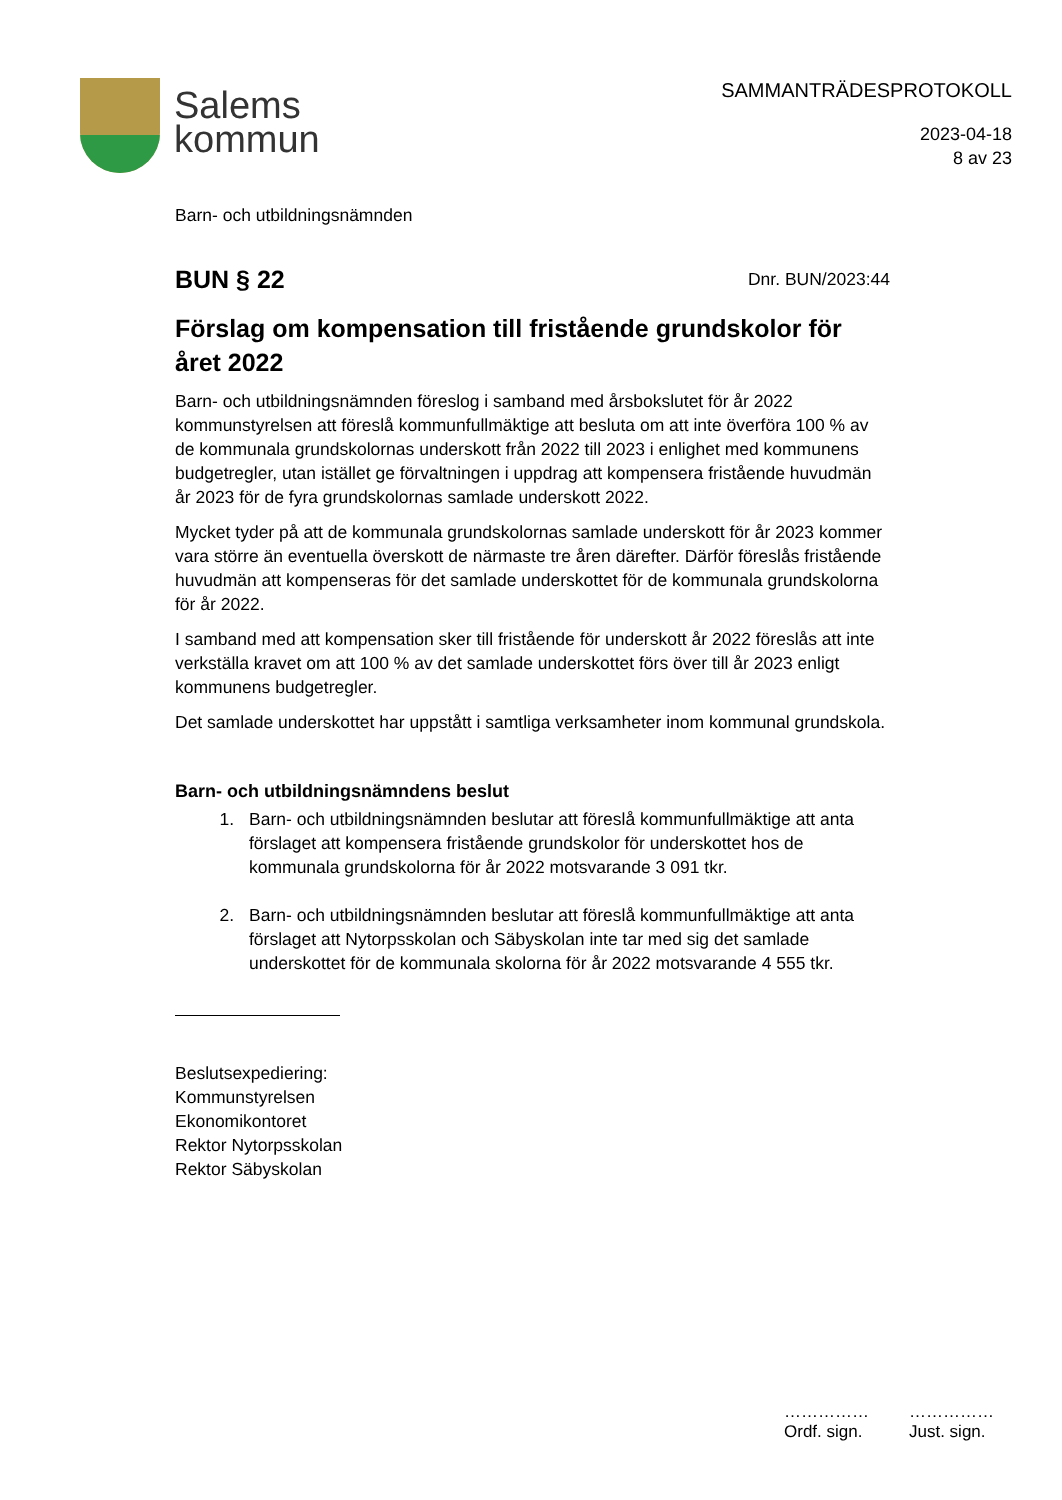Salems
kommun
SAMMANTRÄDESPROTOKOLL
2023-04-18
8 av 23
Barn- och utbildningsnämnden
BUN § 22
Dnr. BUN/2023:44
Förslag om kompensation till fristående grundskolor för året 2022
Barn- och utbildningsnämnden föreslog i samband med årsbokslutet för år 2022 kommunstyrelsen att föreslå kommunfullmäktige att besluta om att inte överföra 100 % av de kommunala grundskolornas underskott från 2022 till 2023 i enlighet med kommunens budgetregler, utan istället ge förvaltningen i uppdrag att kompensera fristående huvudmän år 2023 för de fyra grundskolornas samlade underskott 2022.
Mycket tyder på att de kommunala grundskolornas samlade underskott för år 2023 kommer vara större än eventuella överskott de närmaste tre åren därefter. Därför föreslås fristående huvudmän att kompenseras för det samlade underskottet för de kommunala grundskolorna för år 2022.
I samband med att kompensation sker till fristående för underskott år 2022 föreslås att inte verkställa kravet om att 100 % av det samlade underskottet förs över till år 2023 enligt kommunens budgetregler.
Det samlade underskottet har uppstått i samtliga verksamheter inom kommunal grundskola.
Barn- och utbildningsnämndens beslut
1. Barn- och utbildningsnämnden beslutar att föreslå kommunfullmäktige att anta förslaget att kompensera fristående grundskolor för underskottet hos de kommunala grundskolorna för år 2022 motsvarande 3 091 tkr.
2. Barn- och utbildningsnämnden beslutar att föreslå kommunfullmäktige att anta förslaget att Nytorpsskolan och Säbyskolan inte tar med sig det samlade underskottet för de kommunala skolorna för år 2022 motsvarande 4 555 tkr.
Beslutsexpediering:
Kommunstyrelsen
Ekonomikontoret
Rektor Nytorpsskolan
Rektor Säbyskolan
……………
Ordf. sign.
……………
Just. sign.